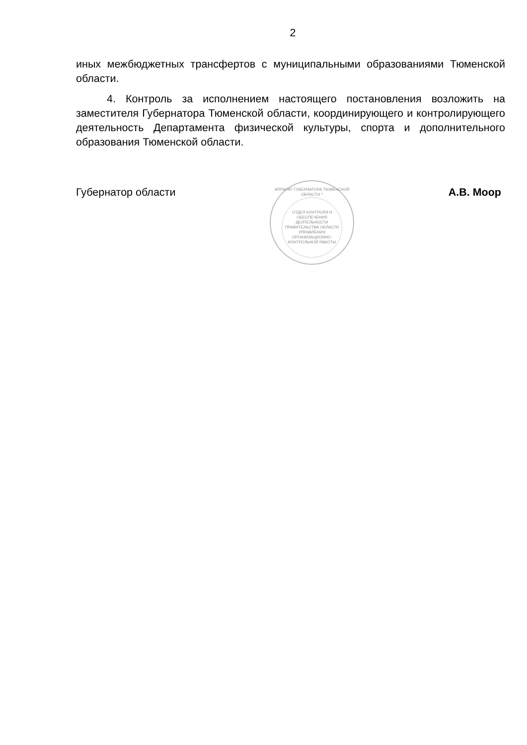2
иных межбюджетных трансфертов с муниципальными образованиями Тюменской области.
4. Контроль за исполнением настоящего постановления возложить на заместителя Губернатора Тюменской области, координирующего и контролирующего деятельность Департамента физической культуры, спорта и дополнительного образования Тюменской области.
Губернатор области
АППАРАТ ГУБЕРНАТОРА ТЮМЕНСКОЙ ОБЛАСТИ *
ОТДЕЛ КОНТРОЛЯ И ОБЕСПЕЧЕНИЯ ДЕЯТЕЛЬНОСТИ ПРАВИТЕЛЬСТВА ОБЛАСТИ УПРАВЛЕНИЯ ОРГАНИЗАЦИОННО-КОНТРОЛЬНОЙ РАБОТЫ
А.В. Моор